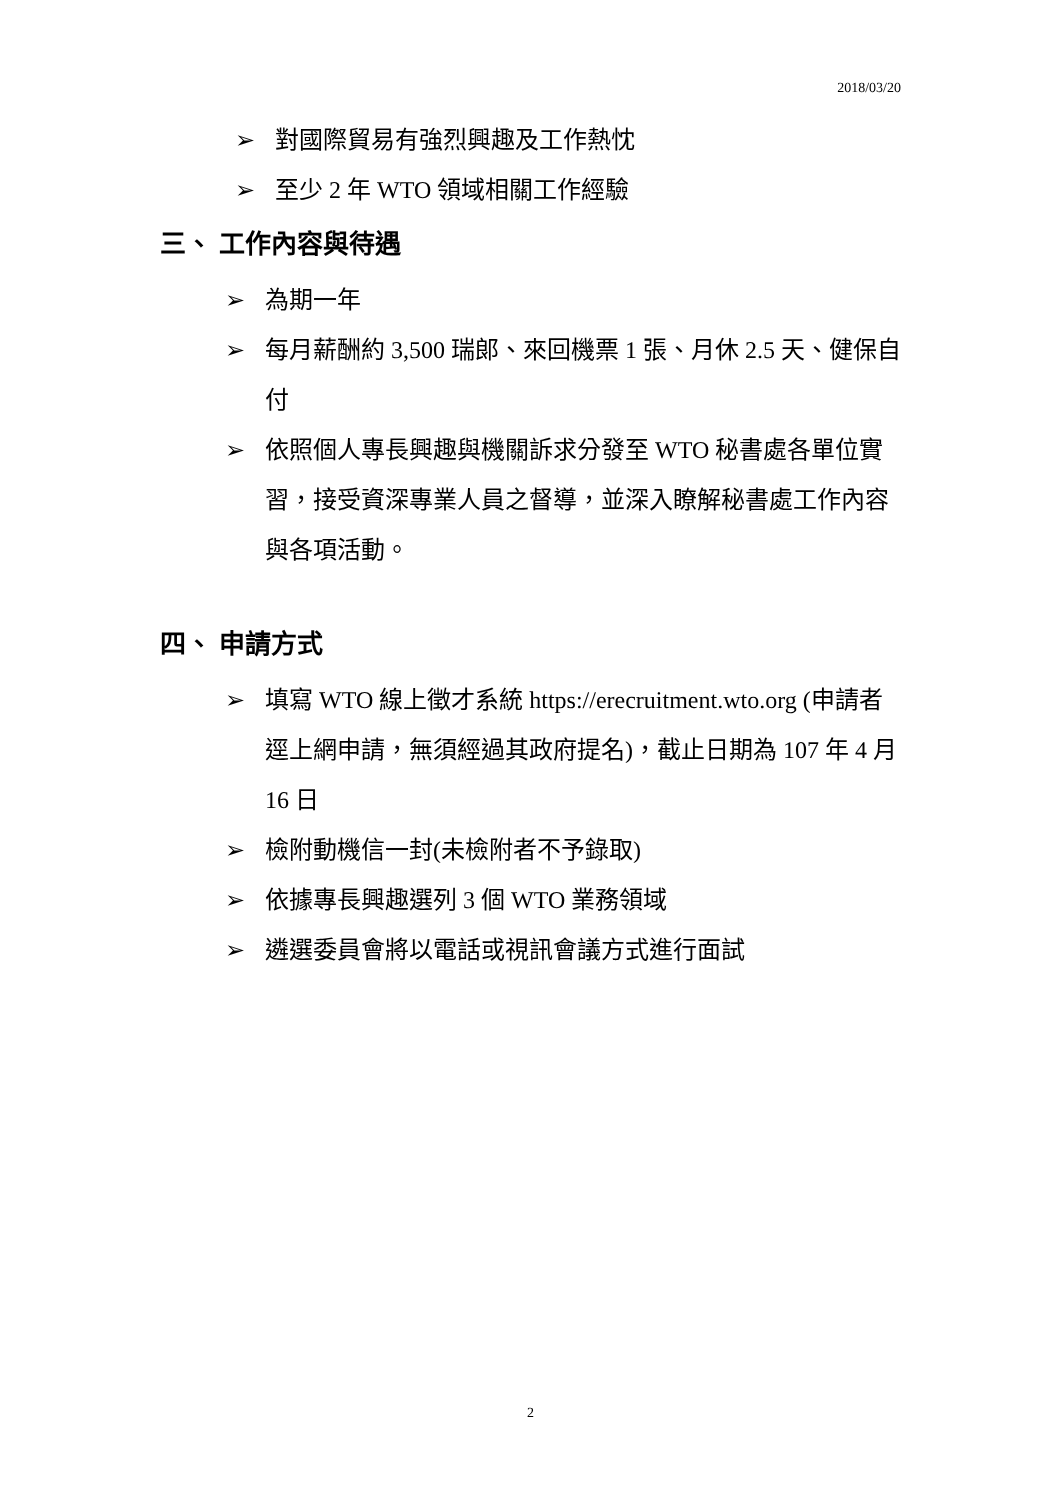2018/03/20
➢ 對國際貿易有強烈興趣及工作熱忱
➢ 至少 2 年 WTO 領域相關工作經驗
三、 工作內容與待遇
➢ 為期一年
➢ 每月薪酬約 3,500 瑞郎、來回機票 1 張、月休 2.5 天、健保自付
➢ 依照個人專長興趣與機關訴求分發至 WTO 秘書處各單位實習，接受資深專業人員之督導，並深入瞭解秘書處工作內容與各項活動。
四、 申請方式
➢ 填寫 WTO 線上徵才系統 https://erecruitment.wto.org (申請者逕上網申請，無須經過其政府提名)，截止日期為 107 年 4 月 16 日
➢ 檢附動機信一封(未檢附者不予錄取)
➢ 依據專長興趣選列 3 個 WTO 業務領域
➢ 遴選委員會將以電話或視訊會議方式進行面試
2